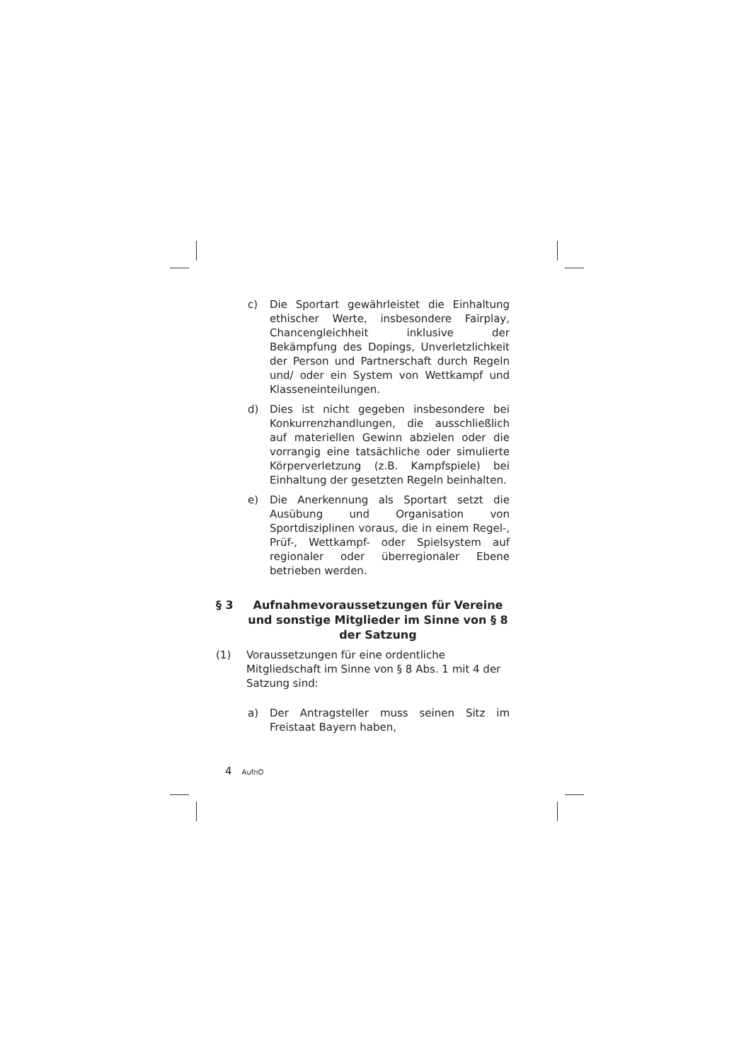c) Die Sportart gewährleistet die Einhaltung ethischer Werte, insbesondere Fairplay, Chancengleichheit inklusive der Bekämpfung des Dopings, Unverletzlichkeit der Person und Partnerschaft durch Regeln und/ oder ein System von Wettkampf und Klasseneinteilungen.
d) Dies ist nicht gegeben insbesondere bei Konkurrenzhandlungen, die ausschließlich auf materiellen Gewinn abzielen oder die vorrangig eine tatsächliche oder simulierte Körperverletzung (z.B. Kampfspiele) bei Einhaltung der gesetzten Regeln beinhalten.
e) Die Anerkennung als Sportart setzt die Ausübung und Organisation von Sportdisziplinen voraus, die in einem Regel-, Prüf-, Wettkampf- oder Spielsystem auf regionaler oder überregionaler Ebene betrieben werden.
§ 3 Aufnahmevoraussetzungen für Vereine und sonstige Mitglieder im Sinne von § 8 der Satzung
(1) Voraussetzungen für eine ordentliche Mitgliedschaft im Sinne von § 8 Abs. 1 mit 4 der Satzung sind:
a) Der Antragsteller muss seinen Sitz im Freistaat Bayern haben,
4 AufnO